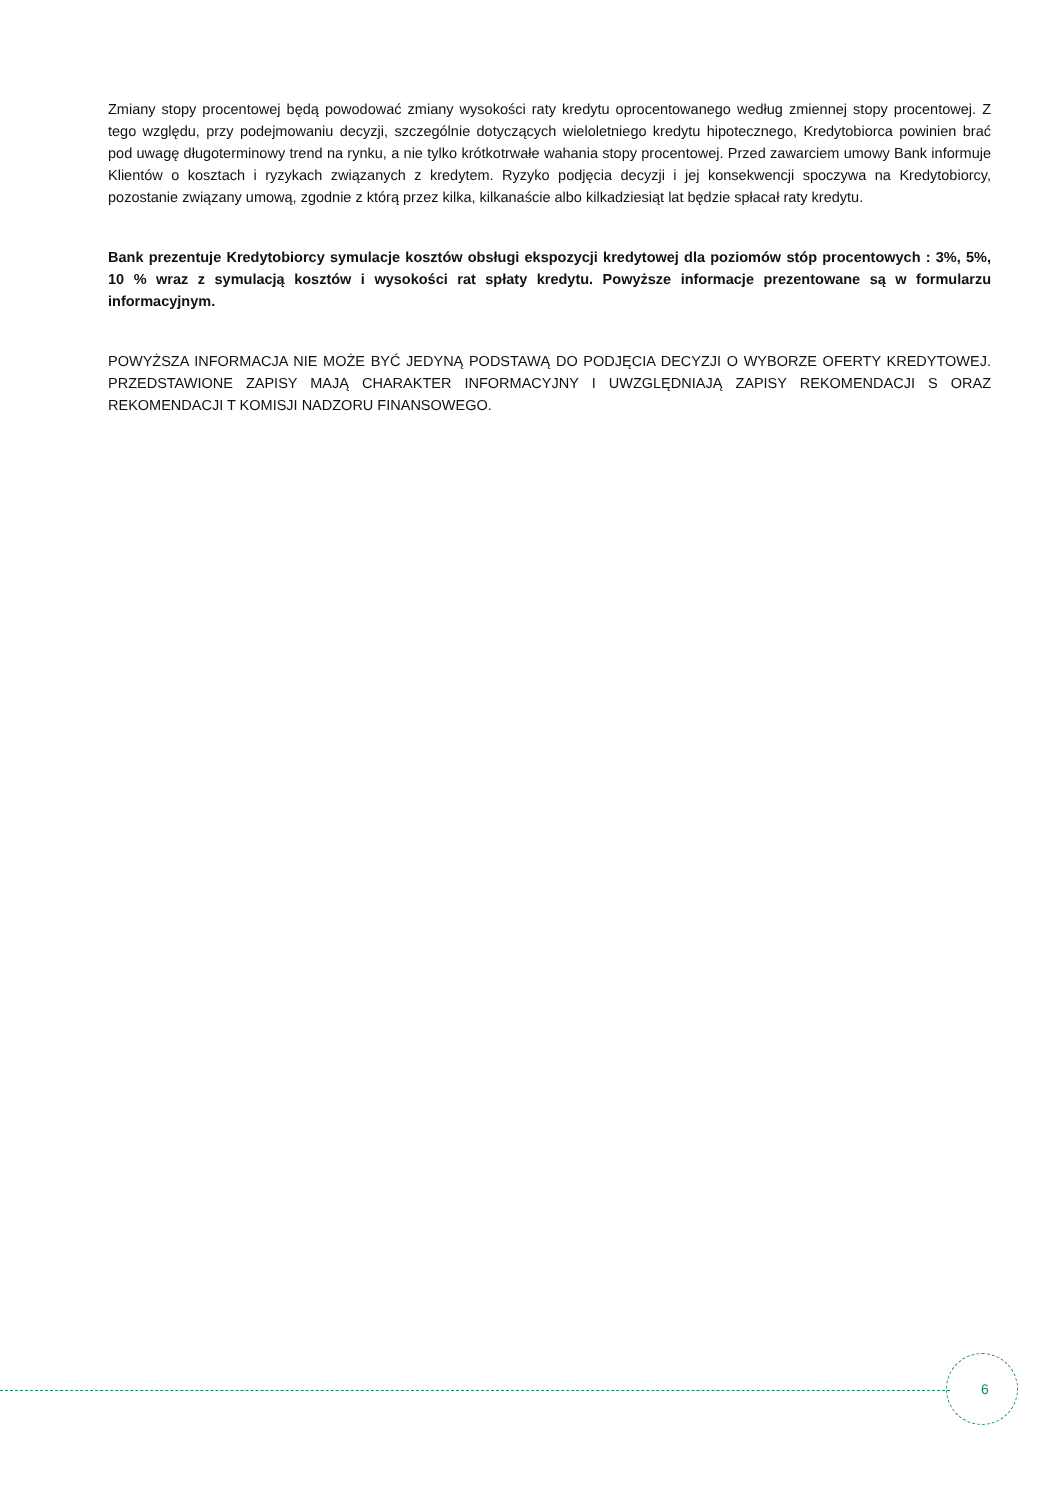Zmiany stopy procentowej będą powodować zmiany wysokości raty kredytu oprocentowanego według zmiennej stopy procentowej. Z tego względu, przy podejmowaniu decyzji, szczególnie dotyczących wieloletniego kredytu hipotecznego, Kredytobiorca powinien brać pod uwagę długoterminowy trend na rynku, a nie tylko krótkotrwałe wahania stopy procentowej. Przed zawarciem umowy Bank informuje Klientów o kosztach i ryzykach związanych z kredytem. Ryzyko podjęcia decyzji i jej konsekwencji spoczywa na Kredytobiorcy, pozostanie związany umową, zgodnie z którą przez kilka, kilkanaście albo kilkadziesiąt lat będzie spłacał raty kredytu.
Bank prezentuje Kredytobiorcy symulacje kosztów obsługi ekspozycji kredytowej dla poziomów stóp procentowych : 3%, 5%, 10 % wraz z symulacją kosztów i wysokości rat spłaty kredytu. Powyższe informacje prezentowane są w formularzu informacyjnym.
POWYŻSZA INFORMACJA NIE MOŻE BYĆ JEDYNĄ PODSTAWĄ DO PODJĘCIA DECYZJI O WYBORZE OFERTY KREDYTOWEJ. PRZEDSTAWIONE ZAPISY MAJĄ CHARAKTER INFORMACYJNY I UWZGLĘDNIAJĄ ZAPISY REKOMENDACJI S ORAZ REKOMENDACJI T KOMISJI NADZORU FINANSOWEGO.
6